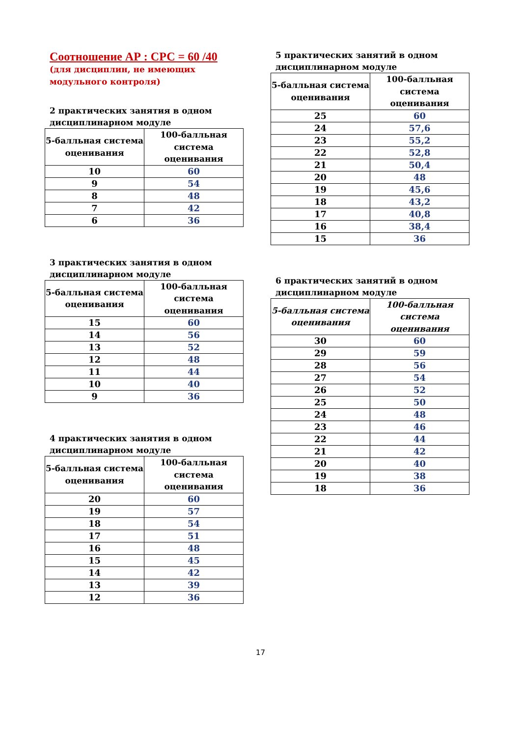Соотношение АР : СРС = 60 /40
(для дисциплин, не имеющих модульного контроля)
2 практических занятия в одном дисциплинарном модуле
| 5-балльная система оценивания | 100-балльная система оценивания |
| --- | --- |
| 10 | 60 |
| 9 | 54 |
| 8 | 48 |
| 7 | 42 |
| 6 | 36 |
3 практических занятия в одном дисциплинарном модуле
| 5-балльная система оценивания | 100-балльная система оценивания |
| --- | --- |
| 15 | 60 |
| 14 | 56 |
| 13 | 52 |
| 12 | 48 |
| 11 | 44 |
| 10 | 40 |
| 9 | 36 |
4 практических занятия в одном дисциплинарном модуле
| 5-балльная система оценивания | 100-балльная система оценивания |
| --- | --- |
| 20 | 60 |
| 19 | 57 |
| 18 | 54 |
| 17 | 51 |
| 16 | 48 |
| 15 | 45 |
| 14 | 42 |
| 13 | 39 |
| 12 | 36 |
5 практических занятий в одном дисциплинарном модуле
| 5-балльная система оценивания | 100-балльная система оценивания |
| --- | --- |
| 25 | 60 |
| 24 | 57,6 |
| 23 | 55,2 |
| 22 | 52,8 |
| 21 | 50,4 |
| 20 | 48 |
| 19 | 45,6 |
| 18 | 43,2 |
| 17 | 40,8 |
| 16 | 38,4 |
| 15 | 36 |
6 практических занятий в одном дисциплинарном модуле
| 5-балльная система оценивания | 100-балльная система оценивания |
| --- | --- |
| 30 | 60 |
| 29 | 59 |
| 28 | 56 |
| 27 | 54 |
| 26 | 52 |
| 25 | 50 |
| 24 | 48 |
| 23 | 46 |
| 22 | 44 |
| 21 | 42 |
| 20 | 40 |
| 19 | 38 |
| 18 | 36 |
17